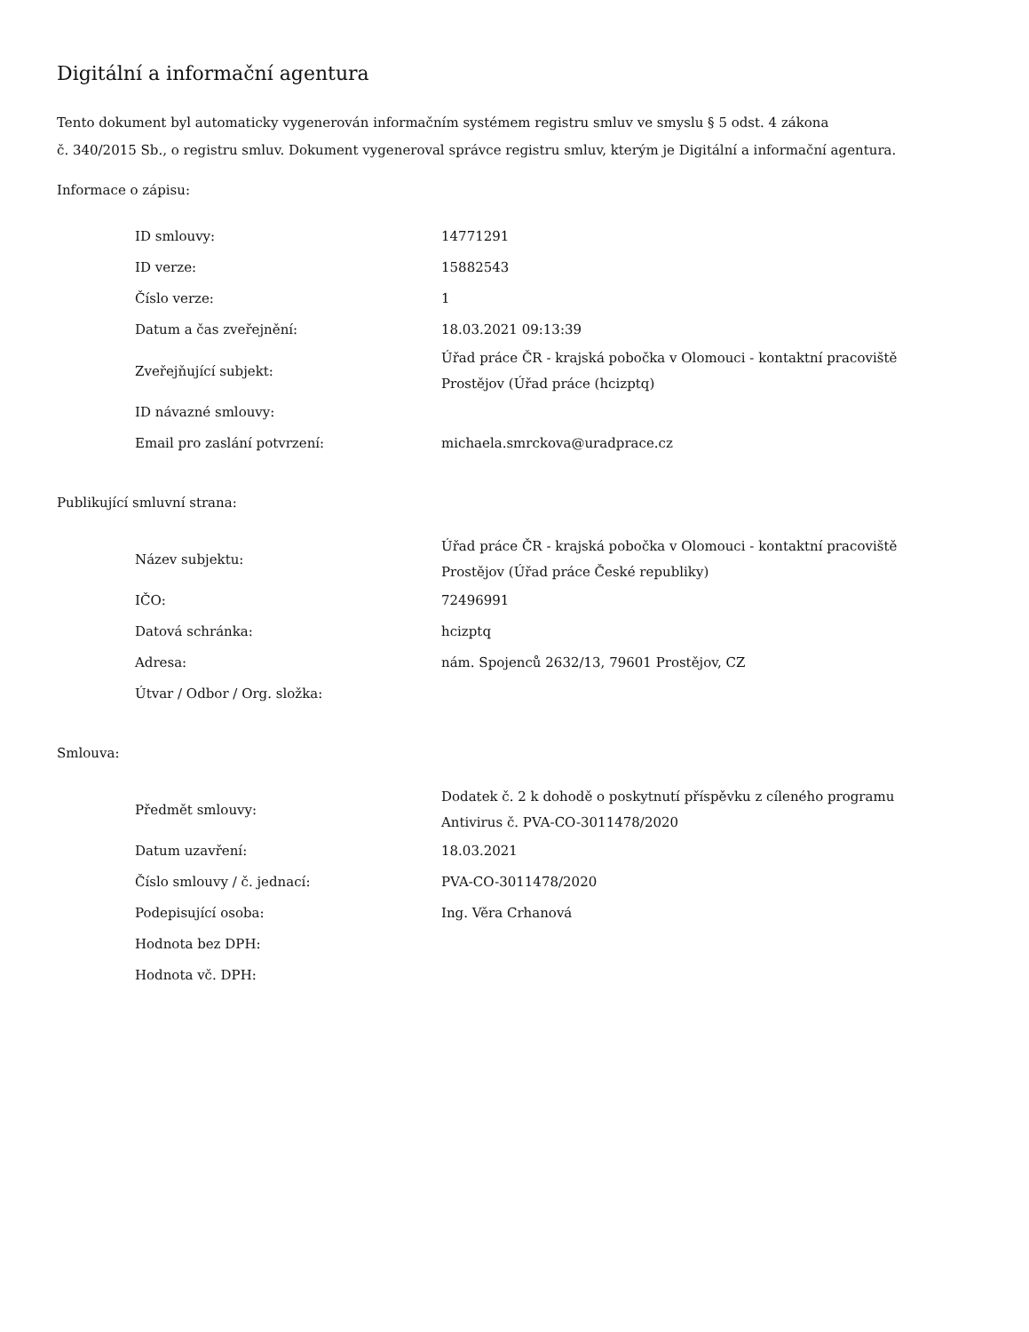Digitální a informační agentura
Tento dokument byl automaticky vygenerován informačním systémem registru smluv ve smyslu § 5 odst. 4 zákona
č. 340/2015 Sb., o registru smluv. Dokument vygeneroval správce registru smluv, kterým je Digitální a informační agentura.
Informace o zápisu:
| ID smlouvy: | 14771291 |
| ID verze: | 15882543 |
| Číslo verze: | 1 |
| Datum a čas zveřejnění: | 18.03.2021 09:13:39 |
| Zveřejňující subjekt: | Úřad práce ČR - krajská pobočka v Olomouci - kontaktní pracoviště Prostějov (Úřad práce (hcizptq) |
| ID návazné smlouvy: | |
| Email pro zaslání potvrzení: | michaela.smrckova@uradprace.cz |
Publikující smluvní strana:
| Název subjektu: | Úřad práce ČR - krajská pobočka v Olomouci - kontaktní pracoviště Prostějov (Úřad práce České republiky) |
| IČO: | 72496991 |
| Datová schránka: | hcizptq |
| Adresa: | nám. Spojenců 2632/13, 79601 Prostějov, CZ |
| Útvar / Odbor / Org. složka: | |
Smlouva:
| Předmět smlouvy: | Dodatek č. 2 k dohodě o poskytnutí příspěvku z cíleného programu Antivirus č. PVA-CO-3011478/2020 |
| Datum uzavření: | 18.03.2021 |
| Číslo smlouvy / č. jednací: | PVA-CO-3011478/2020 |
| Podepisující osoba: | Ing. Věra Crhanová |
| Hodnota bez DPH: | |
| Hodnota vč. DPH: | |